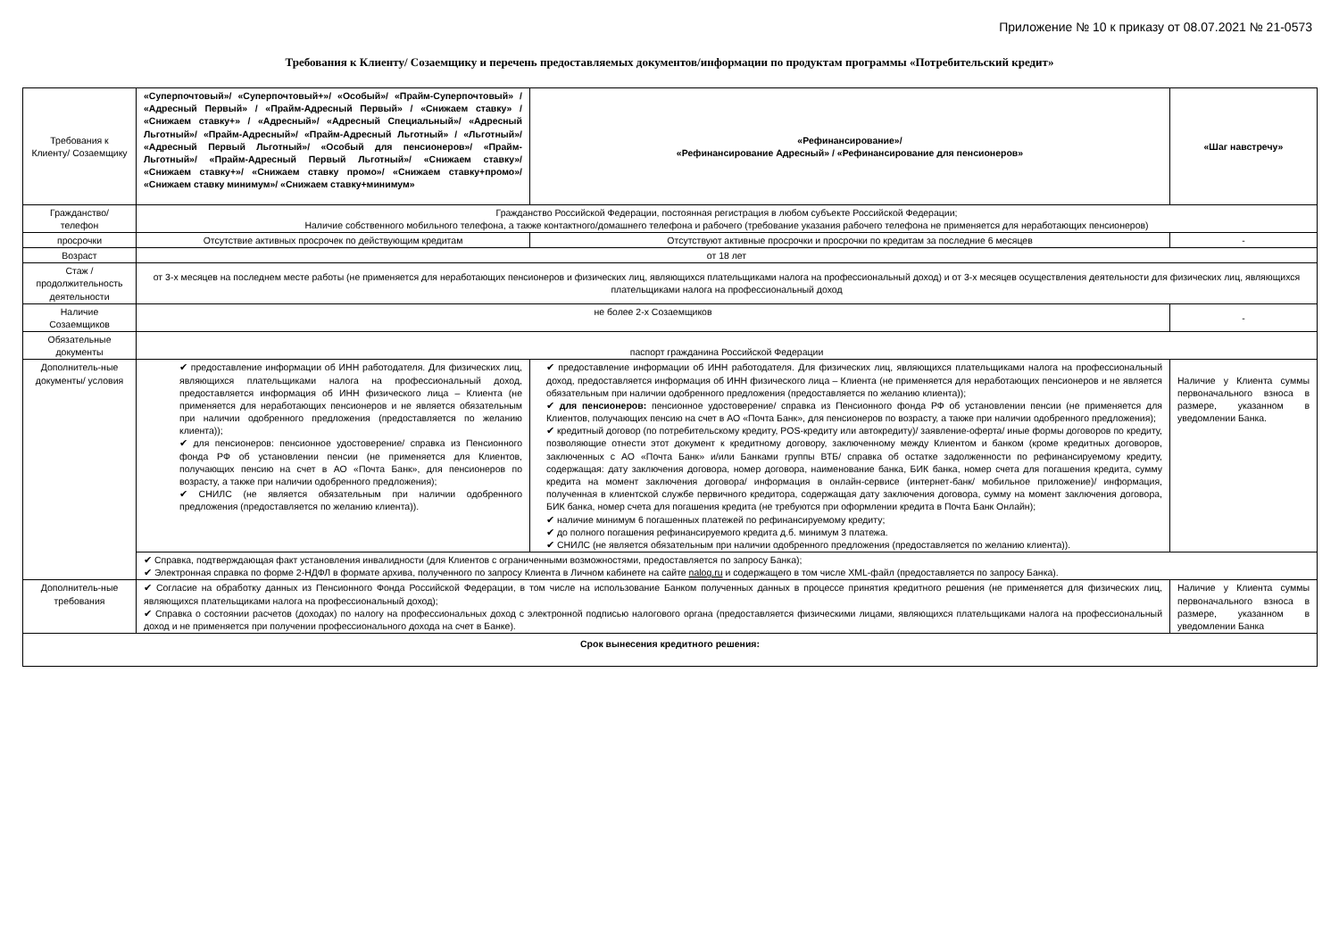Приложение № 10 к приказу от 08.07.2021 № 21-0573
Требования к Клиенту/ Созаемщику и перечень предоставляемых документов/информации по продуктам программы «Потребительский кредит»
| Требования к Клиенту/ Созаемщику | «Суперпочтовый»/ «Суперпочтовый+»/ «Особый»/ «Прайм-Суперпочтовый» / «Адресный Первый» / «Прайм-Адресный Первый» / «Снижаем ставку» / «Снижаем ставку+» / «Адресный»/ «Адресный Специальный»/ «Адресный Льготный»/ «Прайм-Адресный»/ «Прайм-Адресный Льготный» / «Льготный»/ «Адресный Первый Льготный»/ «Особый для пенсионеров»/ «Прайм-Льготный»/ «Прайм-Адресный Первый Льготный»/ «Снижаем ставку»/ «Снижаем ставку+»/ «Снижаем ставку промо»/ «Снижаем ставку+промо»/ «Снижаем ставку минимум»/ «Снижаем ставку+минимум» | «Рефинансирование»/ «Рефинансирование Адресный» / «Рефинансирование для пенсионеров» | «Шаг навстречу» |
| Гражданство/ телефон | Гражданство Российской Федерации, постоянная регистрация в любом субъекте Российской Федерации; Наличие собственного мобильного телефона, а также контактного/домашнего телефона и рабочего (требование указания рабочего телефона не применяется для неработающих пенсионеров) | | |
| просрочки | Отсутствие активных просрочек по действующим кредитам | Отсутствуют активные просрочки и просрочки по кредитам за последние 6 месяцев | - |
| Возраст | от 18 лет | | |
| Стаж / продолжительность деятельности | от 3-х месяцев на последнем месте работы (не применяется для неработающих пенсионеров и физических лиц, являющихся плательщиками налога на профессиональный доход) и от 3-х месяцев осуществления деятельности для физических лиц, являющихся плательщиками налога на профессиональный доход | | |
| Наличие Созаемщиков | не более 2-х Созаемщиков | | - |
| Обязательные документы | паспорт гражданина Российской Федерации | | |
| Дополнитель-ные документы/ условия | ✔ предоставление информации об ИНН работодателя. Для физических лиц, являющихся плательщиками налога на профессиональный доход, предоставляется информация об ИНН физического лица – Клиента (не применяется для неработающих пенсионеров и не является обязательным при наличии одобренного предложения (предоставляется по желанию клиента)); ✔ для пенсионеров: пенсионное удостоверение/ справка из Пенсионного фонда РФ об установлении пенсии (не применяется для Клиентов, получающих пенсию на счет в АО «Почта Банк», для пенсионеров по возрасту, а также при наличии одобренного предложения); ✔ СНИЛС (не является обязательным при наличии одобренного предложения (предоставляется по желанию клиента)). | ✔ предоставление информации об ИНН работодателя. Для физических лиц, являющихся плательщиками налога на профессиональный доход, предоставляется информация об ИНН физического лица – Клиента (не применяется для неработающих пенсионеров и не является обязательным при наличии одобренного предложения (предоставляется по желанию клиента)); ✔ для пенсионеров: пенсионное удостоверение/ справка из Пенсионного фонда РФ об установлении пенсии (не применяется для Клиентов, получающих пенсию на счет в АО «Почта Банк», для пенсионеров по возрасту, а также при наличии одобренного предложения); ✔ кредитный договор (по потребительскому кредиту, POS-кредиту или автокредиту)/ заявление-оферта/ иные формы договоров по кредиту, позволяющие отнести этот документ к кредитному договору, заключенному между Клиентом и банком (кроме кредитных договоров, заключенных с АО «Почта Банк» и/или Банками группы ВТБ/ справка об остатке задолженности по рефинансируемому кредиту, содержащая: дату заключения договора, номер договора, наименование банка, БИК банка, номер счета для погашения кредита, сумму кредита на момент заключения договора/ информация в онлайн-сервисе (интернет-банк/ мобильное приложение)/ информация, полученная в клиентской службе первичного кредитора, содержащая дату заключения договора, сумму на момент заключения договора, БИК банка, номер счета для погашения кредита (не требуются при оформлении кредита в Почта Банк Онлайн); ✔ наличие минимум 6 погашенных платежей по рефинансируемому кредиту; ✔ до полного погашения рефинансируемого кредита д.б. минимум 3 платежа. ✔ СНИЛС (не является обязательным при наличии одобренного предложения (предоставляется по желанию клиента)). | Наличие у Клиента суммы первоначального взноса в размере, указанном в уведомлении Банка. |
| | ✔ Справка, подтверждающая факт установления инвалидности (для Клиентов с ограниченными возможностями, предоставляется по запросу Банка); ✔ Электронная справка по форме 2-НДФЛ в формате архива, полученного по запросу Клиента в Личном кабинете на сайте nalog.ru и содержащего в том числе XML-файл (предоставляется по запросу Банка). | | |
| Дополнитель-ные требования | ✔ Согласие на обработку данных из Пенсионного Фонда Российской Федерации, в том числе на использование Банком полученных данных в процессе принятия кредитного решения (не применяется для физических лиц, являющихся плательщиками налога на профессиональный доход); ✔ Справка о состоянии расчетов (доходах) по налогу на профессиональных доход с электронной подписью налогового органа (предоставляется физическими лицами, являющихся плательщиками налога на профессиональный доход и не применяется при получении профессионального дохода на счет в Банке). | | Наличие у Клиента суммы первоначального взноса в размере, указанном в уведомлении Банка |
| Срок вынесения кредитного решения: | | | |